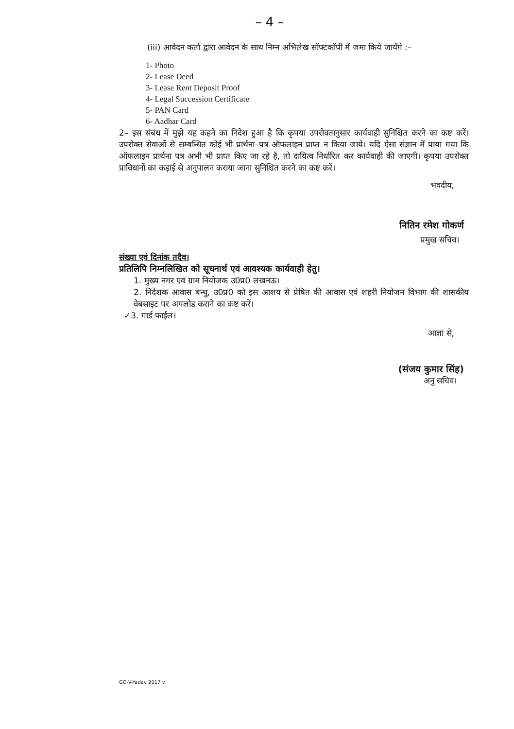– 4 –
(iii) आवेदन कर्ता द्वारा आवेदन के साथ निम्न अभिलेख सॉफ्टकॉपी में जमा किये जायेंगे :–
1- Photo
2- Lease Deed
3- Lease Rent Deposit Proof
4- Legal Succession Certificate
5- PAN Card
6- Aadhar Card
2– इस संबंध में मुझे यह कहने का निदेश हुआ है कि कृपया उपरोक्तानुसार कार्यवाही सुनिश्चित करने का कष्ट करें। उपरोक्त सेवाओं से सम्बन्धित कोई भी प्रार्थना–पत्र ऑफलाइन प्राप्त न किया जाये। यदि ऐसा संज्ञान में पाया गया कि ऑफलाइन प्रार्थना पत्र अभी भी प्राप्त किए जा रहे है, तो दायित्व निर्धारित कर कार्यवाही की जाएगी। कृपया उपरोक्त प्राविधानों का कड़ाई से अनुपालन कराया जाना सुनिश्चित करने का कष्ट करें।
भवदीय,
नितिन रमेश गोकर्ण
प्रमुख सचिव।
संख्या एवं दिनांक तदैव।
प्रतिलिपि निम्नलिखित को सूचनार्थ एवं आवश्यक कार्यवाही हेतु।
1. मुख्य नगर एवं ग्राम नियोजक उ0प्र0 लखनऊ।
2. निदेशक आवास बन्धु, उ0प्र0 को इस आशय से प्रेषित की आवास एवं शहरी नियोजन विभाग की शासकीय वेबसाइट पर अपलोड कराने का कष्ट करें।
✓3. गार्ड फाईल।
आज्ञा से,
(संजय कुमार सिंह)
अनु सचिव।
GO-V-Yadav 2017 v